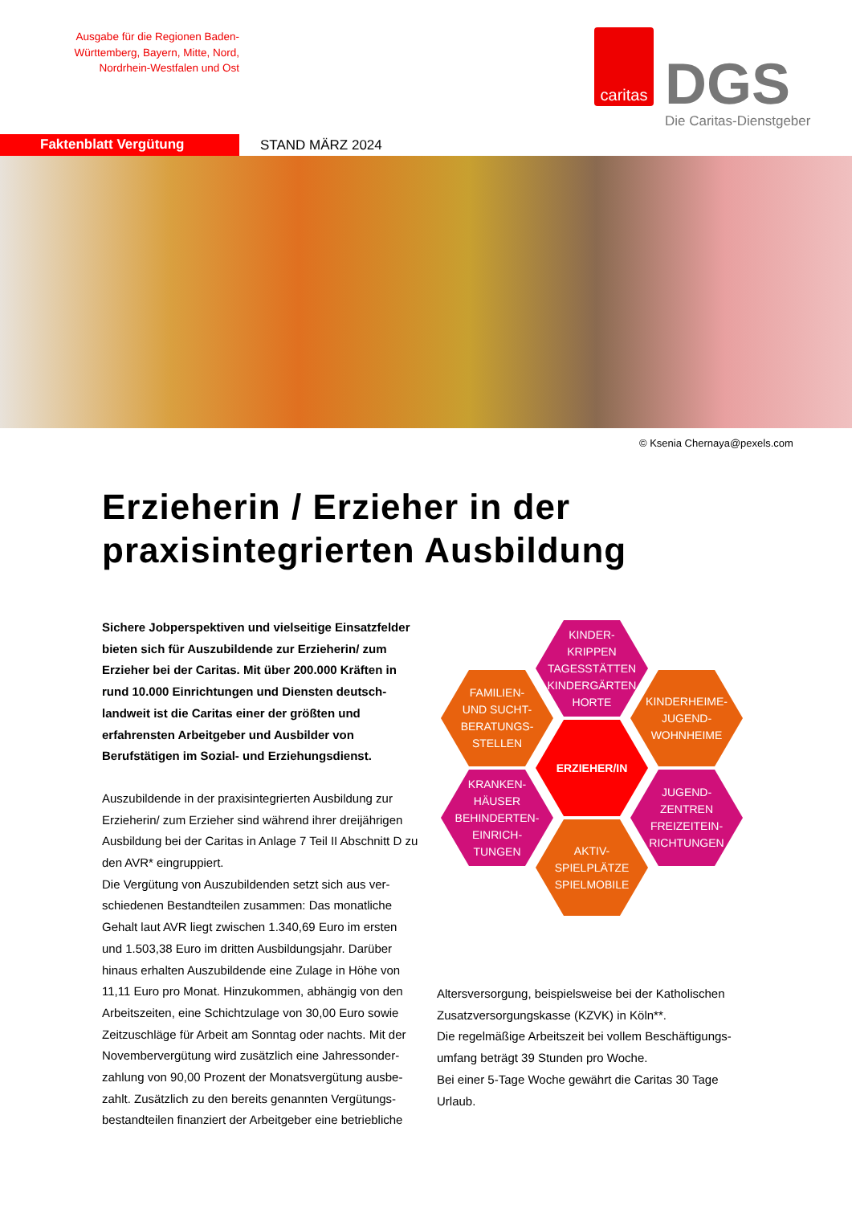Ausgabe für die Regionen Baden-Württemberg, Bayern, Mitte, Nord, Nordrhein-Westfalen und Ost
caritas
DGS
Die Caritas-Dienstgeber
Faktenblatt Vergütung
STAND MÄRZ 2024
© Ksenia Chernaya@pexels.com
Erzieherin / Erzieher in der praxisintegrierten Ausbildung
Sichere Jobperspektiven und vielseitige Einsatzfelder bieten sich für Auszubildende zur Erzieherin/ zum Erzieher bei der Caritas. Mit über 200.000 Kräften in rund 10.000 Einrichtungen und Diensten deutsch­landweit ist die Caritas einer der größten und erfahrensten Arbeitgeber und Ausbilder von Berufstätigen im Sozial- und Erziehungsdienst.
Auszubildende in der praxisintegrierten Ausbildung zur Erzieherin/ zum Erzieher sind während ihrer dreijährigen Ausbildung bei der Caritas in Anlage 7 Teil II Abschnitt D zu den AVR* eingruppiert.
Die Vergütung von Auszubildenden setzt sich aus ver­schiedenen Bestandteilen zusammen: Das monatliche Gehalt laut AVR liegt zwischen 1.340,69 Euro im ersten und 1.503,38 Euro im dritten Ausbildungsjahr. Darüber hinaus erhalten Auszubildende eine Zulage in Höhe von 11,11 Euro pro Monat. Hinzukommen, abhängig von den Arbeitszeiten, eine Schichtzulage von 30,00 Euro sowie Zeitzuschläge für Arbeit am Sonntag oder nachts. Mit der Novembervergütung wird zusätzlich eine Jahressonder­zahlung von 90,00 Prozent der Monatsvergütung ausbe­zahlt. Zusätzlich zu den bereits genannten Vergütungs­bestandteilen finanziert der Arbeitgeber eine betriebliche
KINDER-
KRIPPEN
TAGESSTÄTTEN
KINDERGÄRTEN
HORTE
FAMILIEN-
UND SUCHT-
BERATUNGS-
STELLEN
KINDERHEIME-
JUGEND-
WOHNHEIME
ERZIEHER/IN
KRANKEN-
HÄUSER
BEHINDERTEN-
EINRICH-
TUNGEN
JUGEND-
ZENTREN
FREIZEITEIN-
RICHTUNGEN
AKTIV-
SPIELPLÄTZE
SPIELMOBILE
Altersversorgung, beispielsweise bei der Katholischen Zusatzversorgungskasse (KZVK) in Köln**.
Die regelmäßige Arbeitszeit bei vollem Beschäftigungs­umfang beträgt 39 Stunden pro Woche.
Bei einer 5-Tage Woche gewährt die Caritas 30 Tage Urlaub.